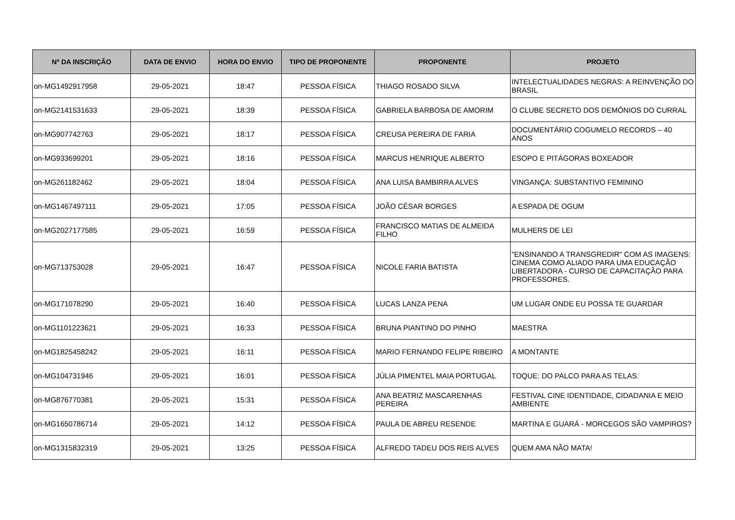| Nº DA INSCRIÇÃO | DATA DE ENVIO | HORA DO ENVIO | TIPO DE PROPONENTE | PROPONENTE | PROJETO |
| --- | --- | --- | --- | --- | --- |
| on-MG1492917958 | 29-05-2021 | 18:47 | PESSOA FÍSICA | THIAGO ROSADO SILVA | INTELECTUALIDADES NEGRAS: A REINVENÇÃO DO BRASIL |
| on-MG2141531633 | 29-05-2021 | 18:39 | PESSOA FÍSICA | GABRIELA BARBOSA DE AMORIM | O CLUBE SECRETO DOS DEMÔNIOS DO CURRAL |
| on-MG907742763 | 29-05-2021 | 18:17 | PESSOA FÍSICA | CREUSA PEREIRA DE FARIA | DOCUMENTÁRIO COGUMELO RECORDS – 40 ANOS |
| on-MG933699201 | 29-05-2021 | 18:16 | PESSOA FÍSICA | MARCUS HENRIQUE ALBERTO | ESOPO E PITÁGORAS BOXEADOR |
| on-MG261182462 | 29-05-2021 | 18:04 | PESSOA FÍSICA | ANA LUISA BAMBIRRA ALVES | VINGANÇA: SUBSTANTIVO FEMININO |
| on-MG1467497111 | 29-05-2021 | 17:05 | PESSOA FÍSICA | JOÃO CÉSAR BORGES | A ESPADA DE OGUM |
| on-MG2027177585 | 29-05-2021 | 16:59 | PESSOA FÍSICA | FRANCISCO MATIAS DE ALMEIDA FILHO | MULHERS DE LEI |
| on-MG713753028 | 29-05-2021 | 16:47 | PESSOA FÍSICA | NICOLE FARIA BATISTA | "ENSINANDO A TRANSGREDIR" COM AS IMAGENS: CINEMA COMO ALIADO PARA UMA EDUCAÇÃO LIBERTADORA - CURSO DE CAPACITAÇÃO PARA PROFESSORES. |
| on-MG171078290 | 29-05-2021 | 16:40 | PESSOA FÍSICA | LUCAS LANZA PENA | UM LUGAR ONDE EU POSSA TE GUARDAR |
| on-MG1101223621 | 29-05-2021 | 16:33 | PESSOA FÍSICA | BRUNA PIANTINO DO PINHO | MAESTRA |
| on-MG1825458242 | 29-05-2021 | 16:11 | PESSOA FÍSICA | MARIO FERNANDO FELIPE RIBEIRO | A MONTANTE |
| on-MG104731946 | 29-05-2021 | 16:01 | PESSOA FÍSICA | JÚLIA PIMENTEL MAIA PORTUGAL | TOQUE: DO PALCO PARA AS TELAS. |
| on-MG876770381 | 29-05-2021 | 15:31 | PESSOA FÍSICA | ANA BEATRIZ MASCARENHAS PEREIRA | FESTIVAL CINE IDENTIDADE, CIDADANIA E MEIO AMBIENTE |
| on-MG1650786714 | 29-05-2021 | 14:12 | PESSOA FÍSICA | PAULA DE ABREU RESENDE | MARTINA E GUARÁ - MORCEGOS SÃO VAMPIROS? |
| on-MG1315832319 | 29-05-2021 | 13:25 | PESSOA FÍSICA | ALFREDO TADEU DOS REIS ALVES | QUEM AMA NÃO MATA! |